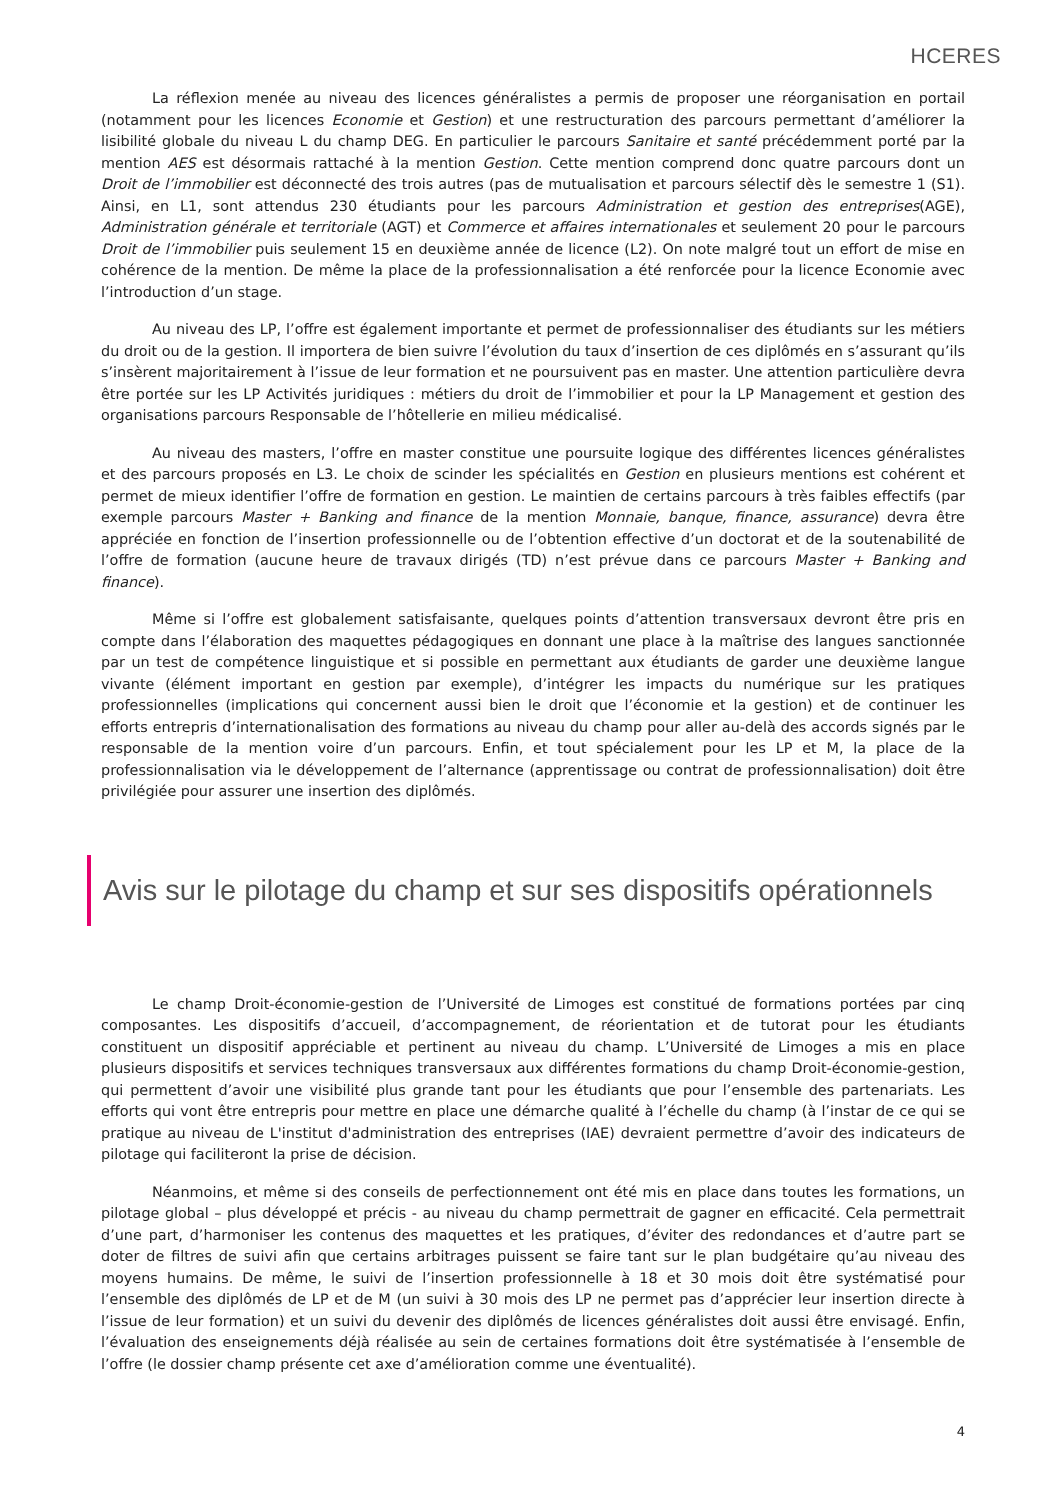HCERES
La réflexion menée au niveau des licences généralistes a permis de proposer une réorganisation en portail (notamment pour les licences Economie et Gestion) et une restructuration des parcours permettant d’améliorer la lisibilité globale du niveau L du champ DEG. En particulier le parcours Sanitaire et santé précédemment porté par la mention AES est désormais rattaché à la mention Gestion. Cette mention comprend donc quatre parcours dont un Droit de l’immobilier est déconnecté des trois autres (pas de mutualisation et parcours sélectif dès le semestre 1 (S1). Ainsi, en L1, sont attendus 230 étudiants pour les parcours Administration et gestion des entreprises(AGE), Administration générale et territoriale (AGT) et Commerce et affaires internationales et seulement 20 pour le parcours Droit de l’immobilier puis seulement 15 en deuxième année de licence (L2). On note malgré tout un effort de mise en cohérence de la mention. De même la place de la professionnalisation a été renforcée pour la licence Economie avec l’introduction d’un stage.
Au niveau des LP, l’offre est également importante et permet de professionnaliser des étudiants sur les métiers du droit ou de la gestion. Il importera de bien suivre l’évolution du taux d’insertion de ces diplômés en s’assurant qu’ils s’insèrent majoritairement à l’issue de leur formation et ne poursuivent pas en master. Une attention particulière devra être portée sur les LP Activités juridiques : métiers du droit de l’immobilier et pour la LP Management et gestion des organisations parcours Responsable de l’hôtellerie en milieu médicalisé.
Au niveau des masters, l’offre en master constitue une poursuite logique des différentes licences généralistes et des parcours proposés en L3. Le choix de scinder les spécialités en Gestion en plusieurs mentions est cohérent et permet de mieux identifier l’offre de formation en gestion. Le maintien de certains parcours à très faibles effectifs (par exemple parcours Master + Banking and finance de la mention Monnaie, banque, finance, assurance) devra être appréciée en fonction de l’insertion professionnelle ou de l’obtention effective d’un doctorat et de la soutenabilité de l’offre de formation (aucune heure de travaux dirigés (TD) n’est prévue dans ce parcours Master + Banking and finance).
Même si l’offre est globalement satisfaisante, quelques points d’attention transversaux devront être pris en compte dans l’élaboration des maquettes pédagogiques en donnant une place à la maîtrise des langues sanctionnée par un test de compétence linguistique et si possible en permettant aux étudiants de garder une deuxième langue vivante (élément important en gestion par exemple), d’intégrer les impacts du numérique sur les pratiques professionnelles (implications qui concernent aussi bien le droit que l’économie et la gestion) et de continuer les efforts entrepris d’internationalisation des formations au niveau du champ pour aller au-delà des accords signés par le responsable de la mention voire d’un parcours. Enfin, et tout spécialement pour les LP et M, la place de la professionnalisation via le développement de l’alternance (apprentissage ou contrat de professionnalisation) doit être privilégiée pour assurer une insertion des diplômés.
Avis sur le pilotage du champ et sur ses dispositifs opérationnels
Le champ Droit-économie-gestion de l’Université de Limoges est constitué de formations portées par cinq composantes. Les dispositifs d’accueil, d’accompagnement, de réorientation et de tutorat pour les étudiants constituent un dispositif appréciable et pertinent au niveau du champ. L’Université de Limoges a mis en place plusieurs dispositifs et services techniques transversaux aux différentes formations du champ Droit-économie-gestion, qui permettent d’avoir une visibilité plus grande tant pour les étudiants que pour l’ensemble des partenariats. Les efforts qui vont être entrepris pour mettre en place une démarche qualité à l’échelle du champ (à l’instar de ce qui se pratique au niveau de L'institut d'administration des entreprises (IAE) devraient permettre d’avoir des indicateurs de pilotage qui faciliteront la prise de décision.
Néanmoins, et même si des conseils de perfectionnement ont été mis en place dans toutes les formations, un pilotage global – plus développé et précis - au niveau du champ permettrait de gagner en efficacité. Cela permettrait d’une part, d’harmoniser les contenus des maquettes et les pratiques, d’éviter des redondances et d’autre part se doter de filtres de suivi afin que certains arbitrages puissent se faire tant sur le plan budgétaire qu’au niveau des moyens humains. De même, le suivi de l’insertion professionnelle à 18 et 30 mois doit être systématisé pour l’ensemble des diplômés de LP et de M (un suivi à 30 mois des LP ne permet pas d’apprécier leur insertion directe à l’issue de leur formation) et un suivi du devenir des diplômés de licences généralistes doit aussi être envisagé. Enfin, l’évaluation des enseignements déjà réalisée au sein de certaines formations doit être systématisée à l’ensemble de l’offre (le dossier champ présente cet axe d’amélioration comme une éventualité).
4